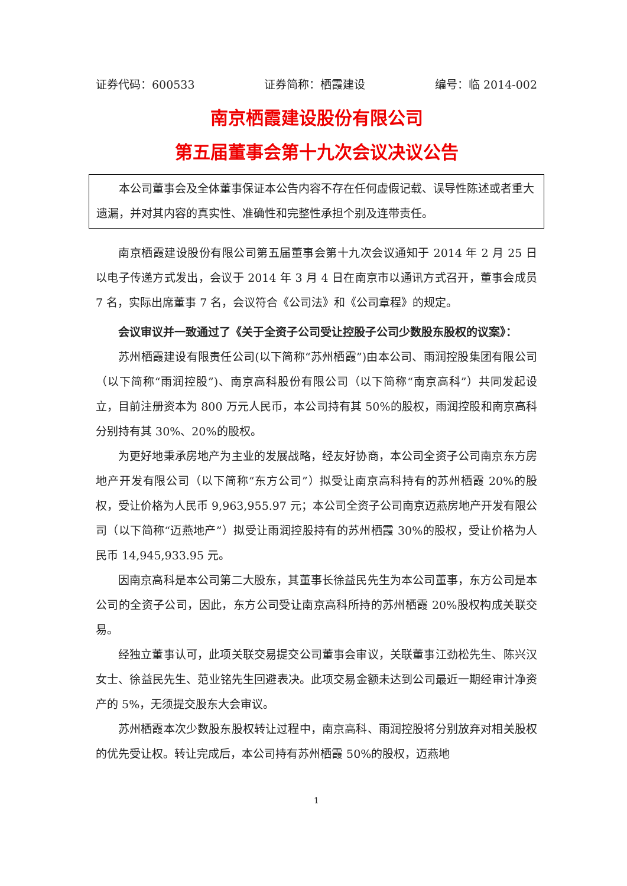证券代码：600533 证券简称：栖霞建设 编号：临 2014-002
南京栖霞建设股份有限公司
第五届董事会第十九次会议决议公告
本公司董事会及全体董事保证本公告内容不存在任何虚假记载、误导性陈述或者重大遗漏，并对其内容的真实性、准确性和完整性承担个别及连带责任。
南京栖霞建设股份有限公司第五届董事会第十九次会议通知于 2014 年 2 月 25 日以电子传递方式发出，会议于 2014 年 3 月 4 日在南京市以通讯方式召开，董事会成员 7 名，实际出席董事 7 名，会议符合《公司法》和《公司章程》的规定。
会议审议并一致通过了《关于全资子公司受让控股子公司少数股东股权的议案》：
苏州栖霞建设有限责任公司(以下简称“苏州栖霞”)由本公司、雨润控股集团有限公司（以下简称“雨润控股”)、南京高科股份有限公司（以下简称“南京高科”）共同发起设立，目前注册资本为 800 万元人民币，本公司持有其 50%的股权，雨润控股和南京高科分别持有其 30%、20%的股权。
为更好地秉承房地产为主业的发展战略，经友好协商，本公司全资子公司南京东方房地产开发有限公司（以下简称“东方公司”）拟受让南京高科持有的苏州栖霞 20%的股权，受让价格为人民币 9,963,955.97 元；本公司全资子公司南京迈燕房地产开发有限公司（以下简称“迈燕地产”）拟受让雨润控股持有的苏州栖霞 30%的股权，受让价格为人民币 14,945,933.95 元。
因南京高科是本公司第二大股东，其董事长徐益民先生为本公司董事，东方公司是本公司的全资子公司，因此，东方公司受让南京高科所持的苏州栖霞 20%股权构成关联交易。
经独立董事认可，此项关联交易提交公司董事会审议，关联董事江劲松先生、陈兴汉女士、徐益民先生、范业铭先生回避表决。此项交易金额未达到公司最近一期经审计净资产的 5%，无须提交股东大会审议。
苏州栖霞本次少数股东股权转让过程中，南京高科、雨润控股将分别放弃对相关股权的优先受让权。转让完成后，本公司持有苏州栖霞 50%的股权，迈燕地
1